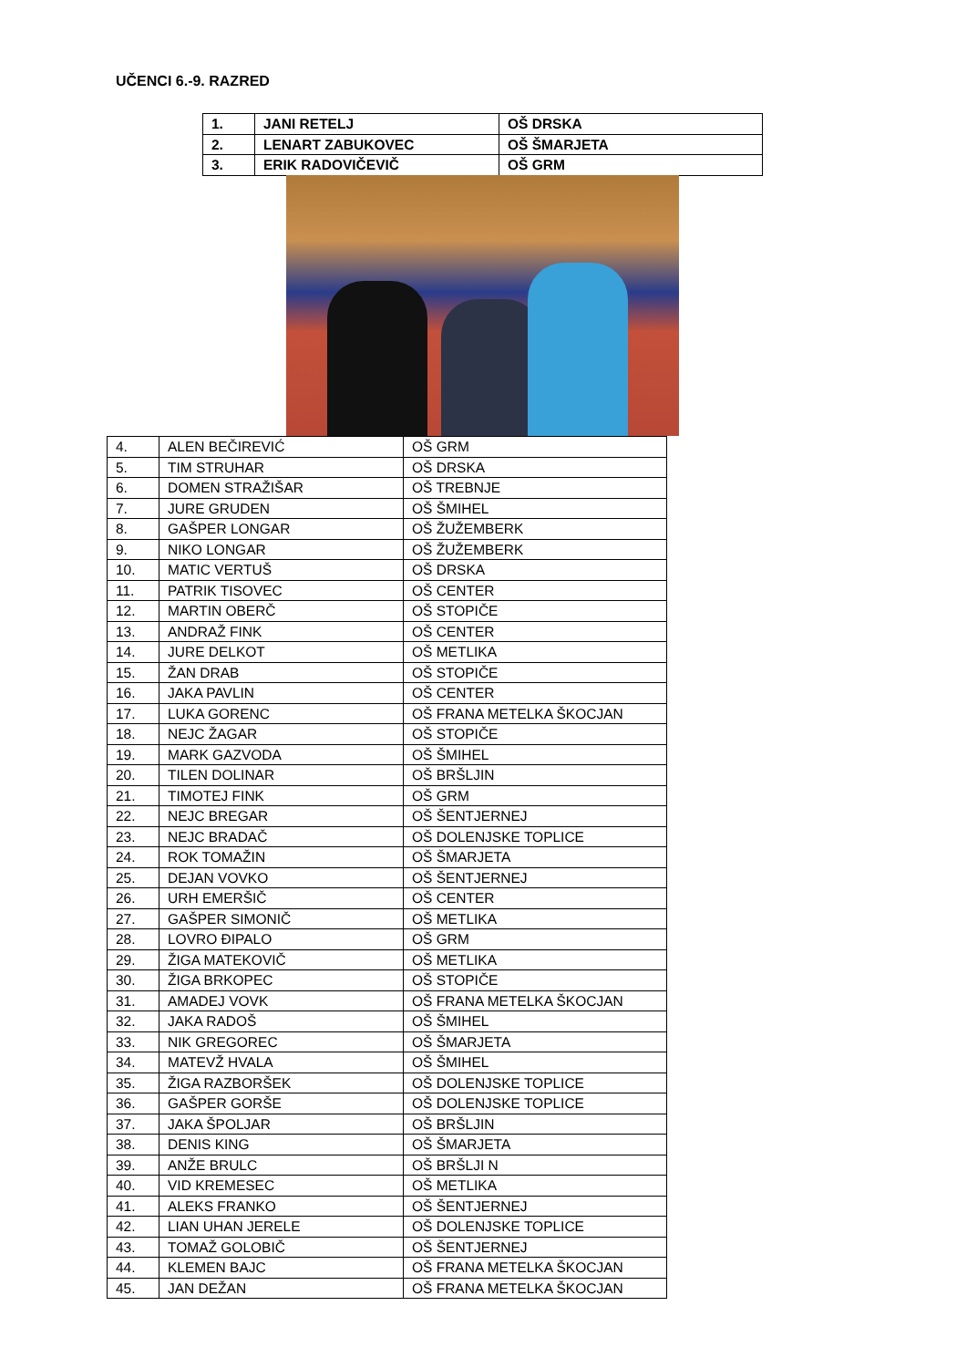UČENCI 6.-9. RAZRED
| 1. | JANI RETELJ | OŠ DRSKA |
| 2. | LENART ZABUKOVEC | OŠ ŠMARJETA |
| 3. | ERIK RADOVIČEVIČ | OŠ GRM |
| 4. | ALEN BEČIREVIĆ | OŠ GRM |
| 5. | TIM STRUHAR | OŠ DRSKA |
| 6. | DOMEN STRAŽIŠAR | OŠ TREBNJE |
| 7. | JURE GRUDEN | OŠ ŠMIHEL |
| 8. | GAŠPER LONGAR | OŠ ŽUŽEMBERK |
| 9. | NIKO LONGAR | OŠ ŽUŽEMBERK |
| 10. | MATIC VERTUŠ | OŠ DRSKA |
| 11. | PATRIK TISOVEC | OŠ CENTER |
| 12. | MARTIN OBERČ | OŠ STOPIČE |
| 13. | ANDRAŽ FINK | OŠ CENTER |
| 14. | JURE DELKOT | OŠ METLIKA |
| 15. | ŽAN DRAB | OŠ STOPIČE |
| 16. | JAKA PAVLIN | OŠ CENTER |
| 17. | LUKA GORENC | OŠ FRANA METELKA ŠKOCJAN |
| 18. | NEJC ŽAGAR | OŠ STOPIČE |
| 19. | MARK GAZVODA | OŠ ŠMIHEL |
| 20. | TILEN DOLINAR | OŠ BRŠLJIN |
| 21. | TIMOTEJ FINK | OŠ GRM |
| 22. | NEJC BREGAR | OŠ ŠENTJERNEJ |
| 23. | NEJC BRADAČ | OŠ DOLENJSKE TOPLICE |
| 24. | ROK TOMAŽIN | OŠ ŠMARJETA |
| 25. | DEJAN VOVKO | OŠ ŠENTJERNEJ |
| 26. | URH EMERŠIČ | OŠ CENTER |
| 27. | GAŠPER SIMONIČ | OŠ METLIKA |
| 28. | LOVRO ĐIPALO | OŠ GRM |
| 29. | ŽIGA MATEKOVIČ | OŠ METLIKA |
| 30. | ŽIGA BRKOPEC | OŠ STOPIČE |
| 31. | AMADEJ VOVK | OŠ FRANA METELKA ŠKOCJAN |
| 32. | JAKA RADOŠ | OŠ ŠMIHEL |
| 33. | NIK GREGOREC | OŠ ŠMARJETA |
| 34. | MATEVŽ HVALA | OŠ ŠMIHEL |
| 35. | ŽIGA RAZBORŠEK | OŠ DOLENJSKE TOPLICE |
| 36. | GAŠPER GORŠE | OŠ DOLENJSKE TOPLICE |
| 37. | JAKA ŠPOLJAR | OŠ BRŠLJIN |
| 38. | DENIS KING | OŠ ŠMARJETA |
| 39. | ANŽE BRULC | OŠ BRŠLJI N |
| 40. | VID KREMESEC | OŠ METLIKA |
| 41. | ALEKS FRANKO | OŠ ŠENTJERNEJ |
| 42. | LIAN UHAN JERELE | OŠ DOLENJSKE TOPLICE |
| 43. | TOMAŽ GOLOBIČ | OŠ ŠENTJERNEJ |
| 44. | KLEMEN BAJC | OŠ FRANA METELKA ŠKOCJAN |
| 45. | JAN DEŽAN | OŠ FRANA METELKA ŠKOCJAN |